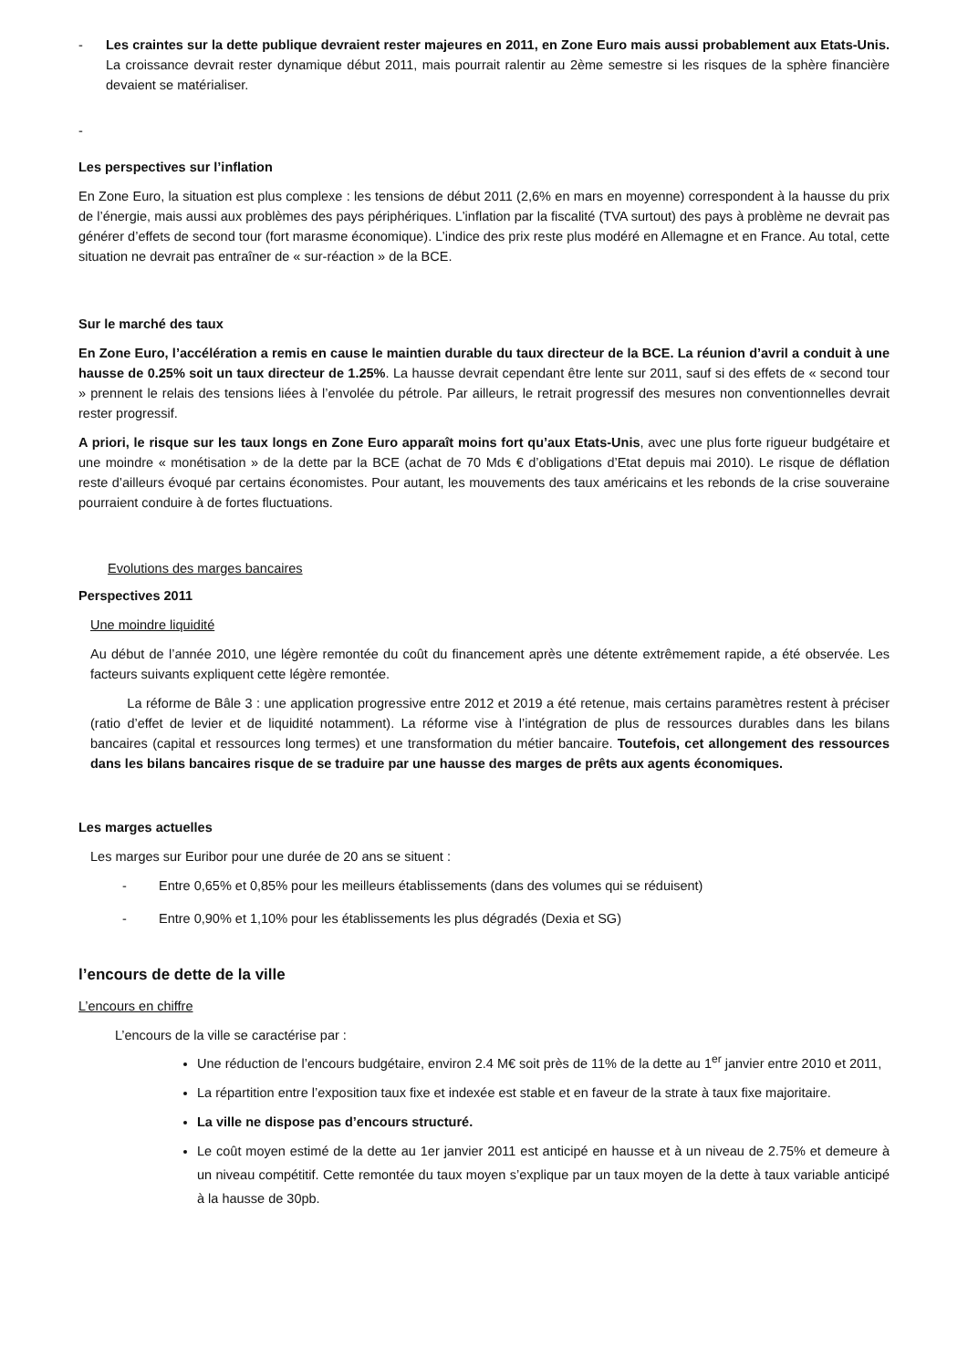- Les craintes sur la dette publique devraient rester majeures en 2011, en Zone Euro mais aussi probablement aux Etats-Unis. La croissance devrait rester dynamique début 2011, mais pourrait ralentir au 2ème semestre si les risques de la sphère financière devaient se matérialiser.
-
Les perspectives sur l’inflation
En Zone Euro, la situation est plus complexe : les tensions de début 2011 (2,6% en mars en moyenne) correspondent à la hausse du prix de l’énergie, mais aussi aux problèmes des pays périphériques. L’inflation par la fiscalité (TVA surtout) des pays à problème ne devrait pas générer d’effets de second tour (fort marasme économique). L’indice des prix reste plus modéré en Allemagne et en France. Au total, cette situation ne devrait pas entraîner de « sur-réaction » de la BCE.
Sur le marché des taux
En Zone Euro, l’accélération a remis en cause le maintien durable du taux directeur de la BCE. La réunion d’avril a conduit à une hausse de 0.25% soit un taux directeur de 1.25%. La hausse devrait cependant être lente sur 2011, sauf si des effets de « second tour » prennent le relais des tensions liées à l’envolée du pétrole. Par ailleurs, le retrait progressif des mesures non conventionnelles devrait rester progressif.
A priori, le risque sur les taux longs en Zone Euro apparaît moins fort qu’aux Etats-Unis, avec une plus forte rigueur budgétaire et une moindre « monétisation » de la dette par la BCE (achat de 70 Mds € d’obligations d’Etat depuis mai 2010). Le risque de déflation reste d’ailleurs évoqué par certains économistes. Pour autant, les mouvements des taux américains et les rebonds de la crise souveraine pourraient conduire à de fortes fluctuations.
Evolutions des marges bancaires
Perspectives 2011
Une moindre liquidité
Au début de l’année 2010, une légère remontée du coût du financement après une détente extrêmement rapide, a été observée. Les facteurs suivants expliquent cette légère remontée.
La réforme de Bâle 3 : une application progressive entre 2012 et 2019 a été retenue, mais certains paramètres restent à préciser (ratio d’effet de levier et de liquidité notamment). La réforme vise à l’intégration de plus de ressources durables dans les bilans bancaires (capital et ressources long termes) et une transformation du métier bancaire. Toutefois, cet allongement des ressources dans les bilans bancaires risque de se traduire par une hausse des marges de prêts aux agents économiques.
Les marges actuelles
Les marges sur Euribor pour une durée de 20 ans se situent :
- Entre 0,65% et 0,85% pour les meilleurs établissements (dans des volumes qui se réduisent)
- Entre 0,90% et 1,10% pour les établissements les plus dégradés (Dexia et SG)
l’encours de dette de la ville
L’encours en chiffre
L’encours de la ville se caractérise par :
Une réduction de l’encours budgétaire, environ 2.4 M€ soit près de 11% de la dette au 1<sup>er</sup> janvier entre 2010 et 2011,
La répartition entre l’exposition taux fixe et indexée est stable et en faveur de la strate à taux fixe majoritaire.
La ville ne dispose pas d’encours structuré.
Le coût moyen estimé de la dette au 1er janvier 2011 est anticipé en hausse et à un niveau de 2.75% et demeure à un niveau compétitif. Cette remontée du taux moyen s’explique par un taux moyen de la dette à taux variable anticipé à la hausse de 30pb.